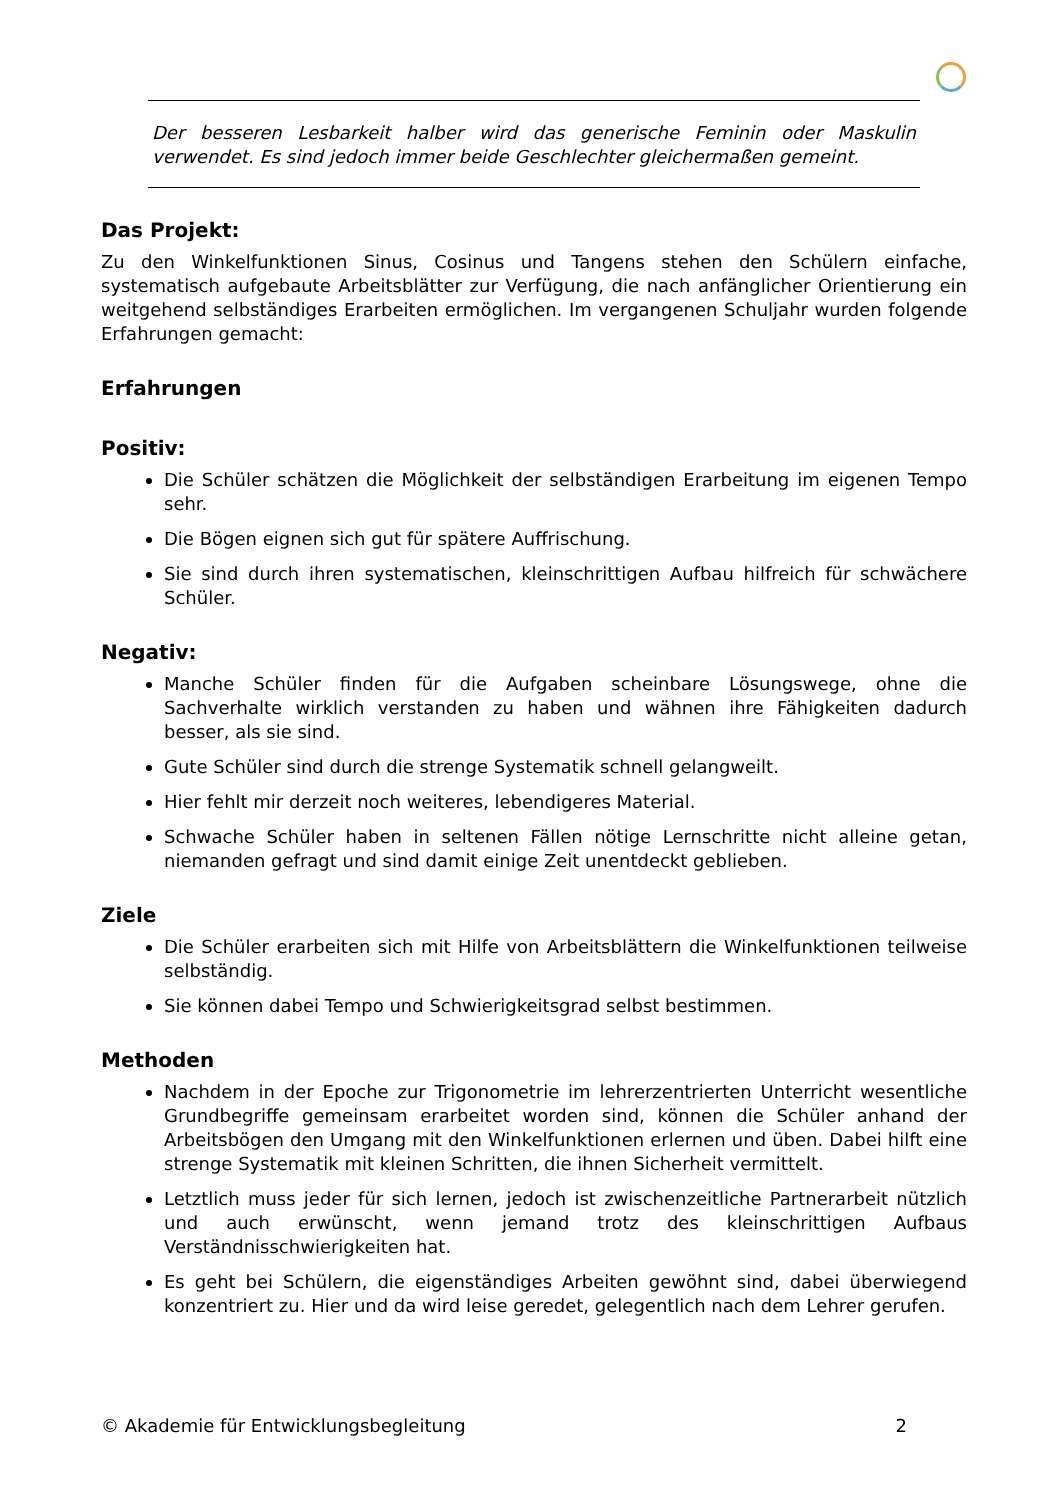Der besseren Lesbarkeit halber wird das generische Feminin oder Maskulin verwendet. Es sind jedoch immer beide Geschlechter gleichermaßen gemeint.
Das Projekt:
Zu den Winkelfunktionen Sinus, Cosinus und Tangens stehen den Schülern einfache, systematisch aufgebaute Arbeitsblätter zur Verfügung, die nach anfänglicher Orientierung ein weitgehend selbständiges Erarbeiten ermöglichen. Im vergangenen Schuljahr wurden folgende Erfahrungen gemacht:
Erfahrungen
Positiv:
Die Schüler schätzen die Möglichkeit der selbständigen Erarbeitung im eigenen Tempo sehr.
Die Bögen eignen sich gut für spätere Auffrischung.
Sie sind durch ihren systematischen, kleinschrittigen Aufbau hilfreich für schwächere Schüler.
Negativ:
Manche Schüler finden für die Aufgaben scheinbare Lösungswege, ohne die Sachverhalte wirklich verstanden zu haben und wähnen ihre Fähigkeiten dadurch besser, als sie sind.
Gute Schüler sind durch die strenge Systematik schnell gelangweilt.
Hier fehlt mir derzeit noch weiteres, lebendigeres Material.
Schwache Schüler haben in seltenen Fällen nötige Lernschritte nicht alleine getan, niemanden gefragt und sind damit einige Zeit unentdeckt geblieben.
Ziele
Die Schüler erarbeiten sich mit Hilfe von Arbeitsblättern die Winkelfunktionen teilweise selbständig.
Sie können dabei Tempo und Schwierigkeitsgrad selbst bestimmen.
Methoden
Nachdem in der Epoche zur Trigonometrie im lehrerzentrierten Unterricht wesentliche Grundbegriffe gemeinsam erarbeitet worden sind, können die Schüler anhand der Arbeitsbögen den Umgang mit den Winkelfunktionen erlernen und üben. Dabei hilft eine strenge Systematik mit kleinen Schritten, die ihnen Sicherheit vermittelt.
Letztlich muss jeder für sich lernen, jedoch ist zwischenzeitliche Partnerarbeit nützlich und auch erwünscht, wenn jemand trotz des kleinschrittigen Aufbaus Verständnisschwierigkeiten hat.
Es geht bei Schülern, die eigenständiges Arbeiten gewöhnt sind, dabei überwiegend konzentriert zu. Hier und da wird leise geredet, gelegentlich nach dem Lehrer gerufen.
© Akademie für Entwicklungsbegleitung 2